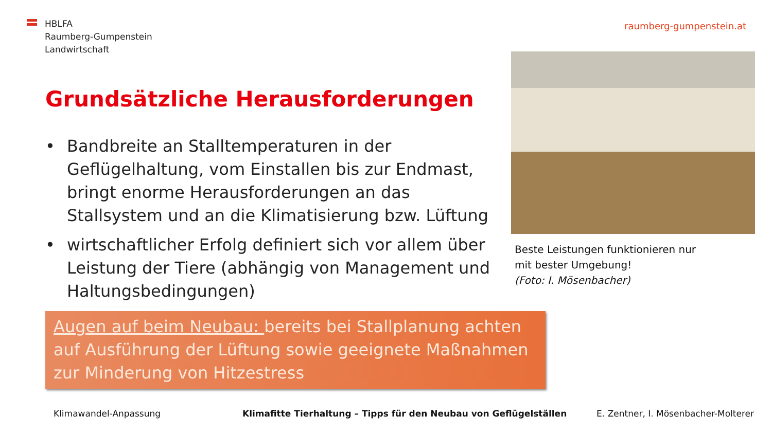HBLFA
Raumberg-Gumpenstein
Landwirtschaft
raumberg-gumpenstein.at
Grundsätzliche Herausforderungen
• Bandbreite an Stalltemperaturen in der Geflügelhaltung, vom Einstallen bis zur Endmast, bringt enorme Herausforderungen an das Stallsystem und an die Klimatisierung bzw. Lüftung
• wirtschaftlicher Erfolg definiert sich vor allem über Leistung der Tiere (abhängig von Management und Haltungsbedingungen)
Beste Leistungen funktionieren nur
mit bester Umgebung!
(Foto: I. Mösenbacher)
Augen auf beim Neubau: bereits bei Stallplanung achten auf Ausführung der Lüftung sowie geeignete Maßnahmen zur Minderung von Hitzestress
Klimawandel-Anpassung
Klimafitte Tierhaltung – Tipps für den Neubau von Geflügelställen
E. Zentner, I. Mösenbacher-Molterer